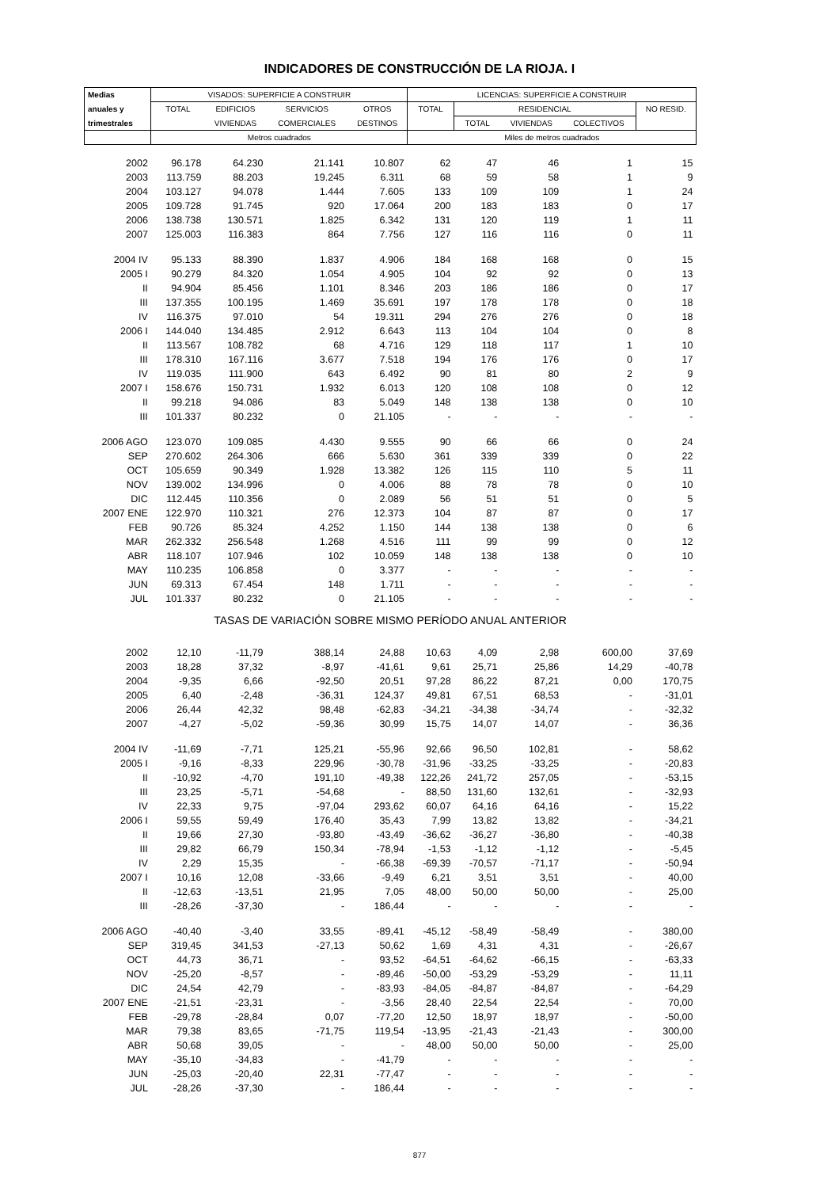INDICADORES DE CONSTRUCCIÓN DE LA RIOJA. I
| Medias | VISADOS: SUPERFICIE A CONSTRUIR | | | | LICENCIAS: SUPERFICIE A CONSTRUIR | | | | |
| --- | --- | --- | --- | --- | --- | --- | --- | --- | --- |
| anuales y | TOTAL | EDIFICIOS | SERVICIOS | OTROS | TOTAL | RESIDENCIAL | | | NO RESID. |
| trimestrales | | VIVIENDAS | COMERCIALES | DESTINOS | | TOTAL | VIVIENDAS | COLECTIVOS | |
| | Metros cuadrados | | | | Miles de metros cuadrados | | | | |
| 2002 | 96.178 | 64.230 | 21.141 | 10.807 | 62 | 47 | 46 | 1 | 15 |
| 2003 | 113.759 | 88.203 | 19.245 | 6.311 | 68 | 59 | 58 | 1 | 9 |
| 2004 | 103.127 | 94.078 | 1.444 | 7.605 | 133 | 109 | 109 | 1 | 24 |
| 2005 | 109.728 | 91.745 | 920 | 17.064 | 200 | 183 | 183 | 0 | 17 |
| 2006 | 138.738 | 130.571 | 1.825 | 6.342 | 131 | 120 | 119 | 1 | 11 |
| 2007 | 125.003 | 116.383 | 864 | 7.756 | 127 | 116 | 116 | 0 | 11 |
| 2004 IV | 95.133 | 88.390 | 1.837 | 4.906 | 184 | 168 | 168 | 0 | 15 |
| 2005 I | 90.279 | 84.320 | 1.054 | 4.905 | 104 | 92 | 92 | 0 | 13 |
| II | 94.904 | 85.456 | 1.101 | 8.346 | 203 | 186 | 186 | 0 | 17 |
| III | 137.355 | 100.195 | 1.469 | 35.691 | 197 | 178 | 178 | 0 | 18 |
| IV | 116.375 | 97.010 | 54 | 19.311 | 294 | 276 | 276 | 0 | 18 |
| 2006 I | 144.040 | 134.485 | 2.912 | 6.643 | 113 | 104 | 104 | 0 | 8 |
| II | 113.567 | 108.782 | 68 | 4.716 | 129 | 118 | 117 | 1 | 10 |
| III | 178.310 | 167.116 | 3.677 | 7.518 | 194 | 176 | 176 | 0 | 17 |
| IV | 119.035 | 111.900 | 643 | 6.492 | 90 | 81 | 80 | 2 | 9 |
| 2007 I | 158.676 | 150.731 | 1.932 | 6.013 | 120 | 108 | 108 | 0 | 12 |
| II | 99.218 | 94.086 | 83 | 5.049 | 148 | 138 | 138 | 0 | 10 |
| III | 101.337 | 80.232 | 0 | 21.105 | - | - | - | - | - |
| 2006 AGO | 123.070 | 109.085 | 4.430 | 9.555 | 90 | 66 | 66 | 0 | 24 |
| SEP | 270.602 | 264.306 | 666 | 5.630 | 361 | 339 | 339 | 0 | 22 |
| OCT | 105.659 | 90.349 | 1.928 | 13.382 | 126 | 115 | 110 | 5 | 11 |
| NOV | 139.002 | 134.996 | 0 | 4.006 | 88 | 78 | 78 | 0 | 10 |
| DIC | 112.445 | 110.356 | 0 | 2.089 | 56 | 51 | 51 | 0 | 5 |
| 2007 ENE | 122.970 | 110.321 | 276 | 12.373 | 104 | 87 | 87 | 0 | 17 |
| FEB | 90.726 | 85.324 | 4.252 | 1.150 | 144 | 138 | 138 | 0 | 6 |
| MAR | 262.332 | 256.548 | 1.268 | 4.516 | 111 | 99 | 99 | 0 | 12 |
| ABR | 118.107 | 107.946 | 102 | 10.059 | 148 | 138 | 138 | 0 | 10 |
| MAY | 110.235 | 106.858 | 0 | 3.377 | - | - | - | - | - |
| JUN | 69.313 | 67.454 | 148 | 1.711 | - | - | - | - | - |
| JUL | 101.337 | 80.232 | 0 | 21.105 | - | - | - | - | - |
| TASAS DE VARIACIÓN SOBRE MISMO PERÍODO ANUAL ANTERIOR | | | | | | | | | |
| 2002 | 12,10 | -11,79 | 388,14 | 24,88 | 10,63 | 4,09 | 2,98 | 600,00 | 37,69 |
| 2003 | 18,28 | 37,32 | -8,97 | -41,61 | 9,61 | 25,71 | 25,86 | 14,29 | -40,78 |
| 2004 | -9,35 | 6,66 | -92,50 | 20,51 | 97,28 | 86,22 | 87,21 | 0,00 | 170,75 |
| 2005 | 6,40 | -2,48 | -36,31 | 124,37 | 49,81 | 67,51 | 68,53 | - | -31,01 |
| 2006 | 26,44 | 42,32 | 98,48 | -62,83 | -34,21 | -34,38 | -34,74 | - | -32,32 |
| 2007 | -4,27 | -5,02 | -59,36 | 30,99 | 15,75 | 14,07 | 14,07 | - | 36,36 |
| 2004 IV | -11,69 | -7,71 | 125,21 | -55,96 | 92,66 | 96,50 | 102,81 | - | 58,62 |
| 2005 I | -9,16 | -8,33 | 229,96 | -30,78 | -31,96 | -33,25 | -33,25 | - | -20,83 |
| II | -10,92 | -4,70 | 191,10 | -49,38 | 122,26 | 241,72 | 257,05 | - | -53,15 |
| III | 23,25 | -5,71 | -54,68 | - | 88,50 | 131,60 | 132,61 | - | -32,93 |
| IV | 22,33 | 9,75 | -97,04 | 293,62 | 60,07 | 64,16 | 64,16 | - | 15,22 |
| 2006 I | 59,55 | 59,49 | 176,40 | 35,43 | 7,99 | 13,82 | 13,82 | - | -34,21 |
| II | 19,66 | 27,30 | -93,80 | -43,49 | -36,62 | -36,27 | -36,80 | - | -40,38 |
| III | 29,82 | 66,79 | 150,34 | -78,94 | -1,53 | -1,12 | -1,12 | - | -5,45 |
| IV | 2,29 | 15,35 | - | -66,38 | -69,39 | -70,57 | -71,17 | - | -50,94 |
| 2007 I | 10,16 | 12,08 | -33,66 | -9,49 | 6,21 | 3,51 | 3,51 | - | 40,00 |
| II | -12,63 | -13,51 | 21,95 | 7,05 | 48,00 | 50,00 | 50,00 | - | 25,00 |
| III | -28,26 | -37,30 | - | 186,44 | - | - | - | - | - |
| 2006 AGO | -40,40 | -3,40 | 33,55 | -89,41 | -45,12 | -58,49 | -58,49 | - | 380,00 |
| SEP | 319,45 | 341,53 | -27,13 | 50,62 | 1,69 | 4,31 | 4,31 | - | -26,67 |
| OCT | 44,73 | 36,71 | - | 93,52 | -64,51 | -64,62 | -66,15 | - | -63,33 |
| NOV | -25,20 | -8,57 | - | -89,46 | -50,00 | -53,29 | -53,29 | - | 11,11 |
| DIC | 24,54 | 42,79 | - | -83,93 | -84,05 | -84,87 | -84,87 | - | -64,29 |
| 2007 ENE | -21,51 | -23,31 | - | -3,56 | 28,40 | 22,54 | 22,54 | - | 70,00 |
| FEB | -29,78 | -28,84 | 0,07 | -77,20 | 12,50 | 18,97 | 18,97 | - | -50,00 |
| MAR | 79,38 | 83,65 | -71,75 | 119,54 | -13,95 | -21,43 | -21,43 | - | 300,00 |
| ABR | 50,68 | 39,05 | - | - | 48,00 | 50,00 | 50,00 | - | 25,00 |
| MAY | -35,10 | -34,83 | - | -41,79 | - | - | - | - | - |
| JUN | -25,03 | -20,40 | 22,31 | -77,47 | - | - | - | - | - |
| JUL | -28,26 | -37,30 | - | 186,44 | - | - | - | - | - |
877